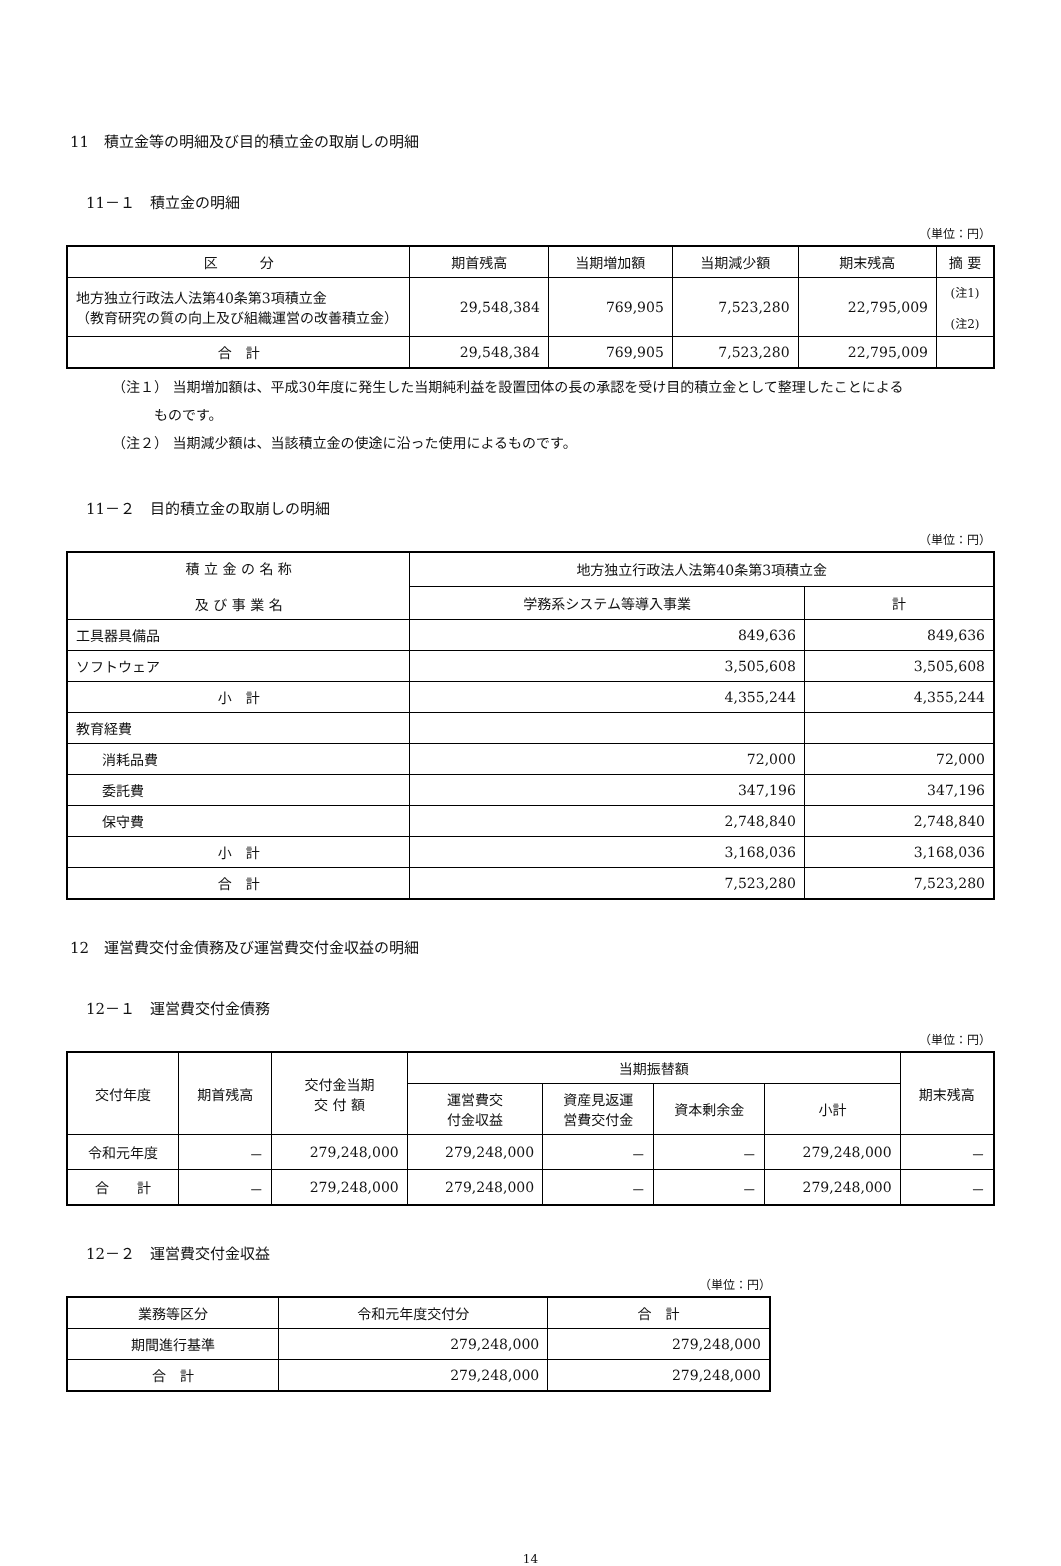11　積立金等の明細及び目的積立金の取崩しの明細
11－１　積立金の明細
（単位：円）
| 区 分 | 期首残高 | 当期増加額 | 当期減少額 | 期末残高 | 摘 要 |
| --- | --- | --- | --- | --- | --- |
| 地方独立行政法人法第40条第3項積立金 （教育研究の質の向上及び組織運営の改善積立金） | 29,548,384 | 769,905 | 7,523,280 | 22,795,009 | (注1) (注2) |
| 合 計 | 29,548,384 | 769,905 | 7,523,280 | 22,795,009 | |
（注１） 当期増加額は、平成30年度に発生した当期純利益を設置団体の長の承認を受け目的積立金として整理したことによる
ものです。
（注２） 当期減少額は、当該積立金の使途に沿った使用によるものです。
11－２　目的積立金の取崩しの明細
（単位：円）
| 積 立 金 の 名 称 及 び 事 業 名 | 地方独立行政法人法第40条第3項積立金 | |
| --- | --- | --- |
| | 学務系システム等導入事業 | 計 |
| 工具器具備品 | 849,636 | 849,636 |
| ソフトウェア | 3,505,608 | 3,505,608 |
| 小 計 | 4,355,244 | 4,355,244 |
| 教育経費 | | |
| 消耗品費 | 72,000 | 72,000 |
| 委託費 | 347,196 | 347,196 |
| 保守費 | 2,748,840 | 2,748,840 |
| 小 計 | 3,168,036 | 3,168,036 |
| 合 計 | 7,523,280 | 7,523,280 |
12　運営費交付金債務及び運営費交付金収益の明細
12－１　運営費交付金債務
（単位：円）
| 交付年度 | 期首残高 | 交付金当期 交 付 額 | 当期振替額 | | | | 期末残高 |
| --- | --- | --- | --- | --- | --- | --- | --- |
| | | | 運営費交 付金収益 | 資産見返運 営費交付金 | 資本剰余金 | 小計 | |
| 令和元年度 | － | 279,248,000 | 279,248,000 | － | － | 279,248,000 | － |
| 合 計 | － | 279,248,000 | 279,248,000 | － | － | 279,248,000 | － |
12－２　運営費交付金収益
（単位：円）
| 業務等区分 | 令和元年度交付分 | 合 計 |
| --- | --- | --- |
| 期間進行基準 | 279,248,000 | 279,248,000 |
| 合 計 | 279,248,000 | 279,248,000 |
14